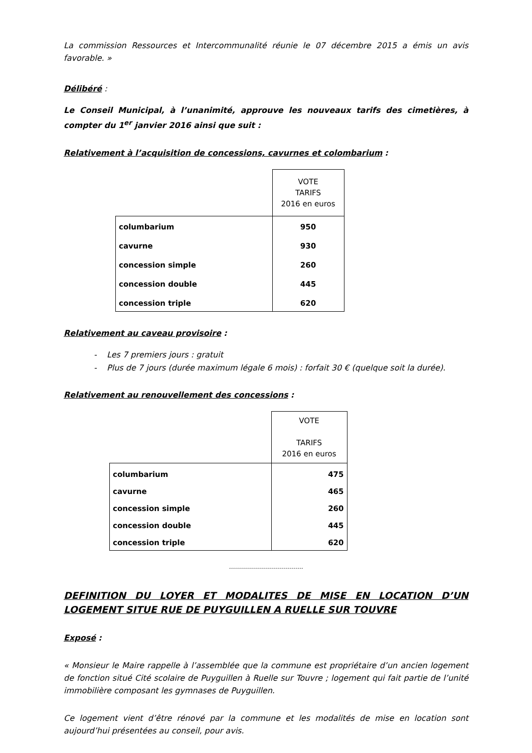La commission Ressources et Intercommunalité réunie le 07 décembre 2015 a émis un avis favorable. »
Délibéré :
Le Conseil Municipal, à l’unanimité, approuve les nouveaux tarifs des cimetières, à compter du 1<sup>er</sup> janvier 2016 ainsi que suit :
Relativement à l’acquisition de concessions, cavurnes et colombarium :
| | VOTE TARIFS 2016 en euros |
| columbarium cavurne concession simple concession double concession triple | 950 930 260 445 620 |
Relativement au caveau provisoire :
- Les 7 premiers jours : gratuit
- Plus de 7 jours (durée maximum légale 6 mois) : forfait 30 € (quelque soit la durée).
Relativement au renouvellement des concessions :
| | VOTE TARIFS 2016 en euros |
| columbarium cavurne concession simple concession double concession triple | 475 465 260 445 620 |
……………………………….
DEFINITION DU LOYER ET MODALITES DE MISE EN LOCATION D’UN LOGEMENT SITUE RUE DE PUYGUILLEN A RUELLE SUR TOUVRE
Exposé :
« Monsieur le Maire rappelle à l’assemblée que la commune est propriétaire d’un ancien logement de fonction situé Cité scolaire de Puyguillen à Ruelle sur Touvre ; logement qui fait partie de l’unité immobilière composant les gymnases de Puyguillen.
Ce logement vient d’être rénové par la commune et les modalités de mise en location sont aujourd’hui présentées au conseil, pour avis.